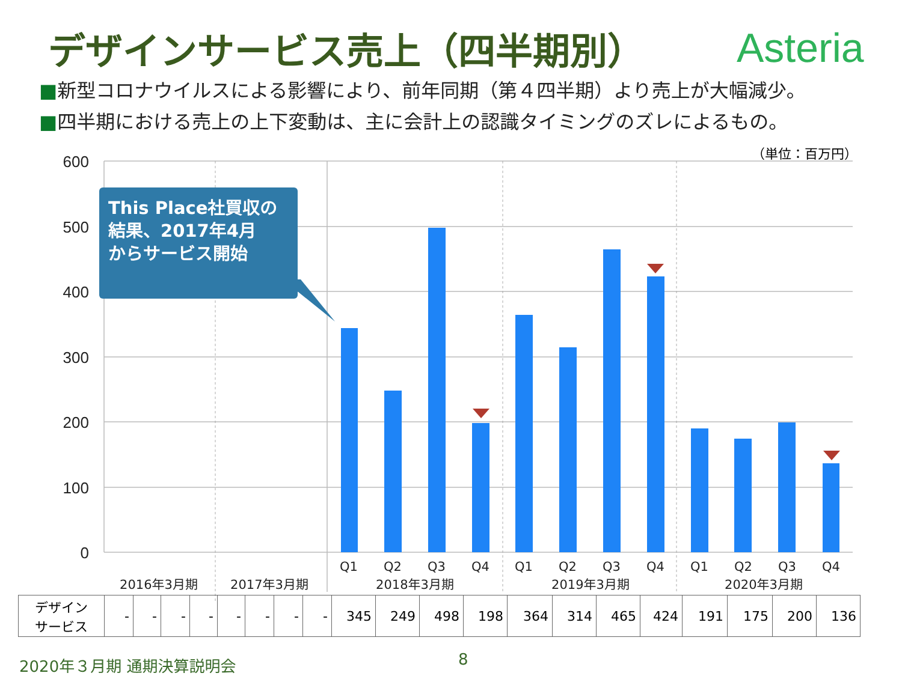600
500
400
300
200
100
0
Q1
Q2
Q3
Q4
Q1
Q2
Q3
Q4
Q1
Q2
Q3
Q4
2016年3月期
2017年3月期
2018年3月期
2019年3月期
2020年3月期
デザインサービス売上（四半期別） Asteria
■新型コロナウイルスによる影響により、前年同期（第４四半期）より売上が大幅減少。
■四半期における売上の上下変動は、主に会計上の認識タイミングのズレによるもの。
（単位：百万円）
This Place社買収の
結果、2017年4月
からサービス開始
| デザイン サービス | - | - | - | - | - | - | - | - | 345 | 249 | 498 | 198 | 364 | 314 | 465 | 424 | 191 | 175 | 200 | 136 |
2020年３月期 通期決算説明会 8